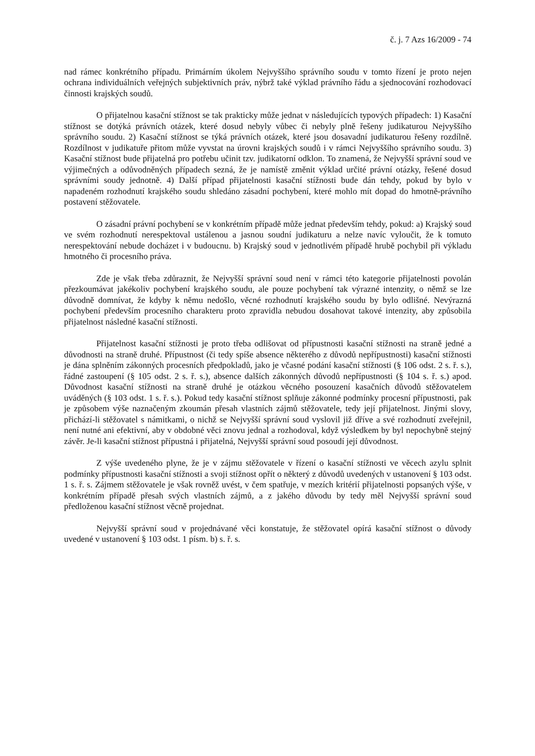č. j. 7 Azs 16/2009 - 74
nad rámec konkrétního případu. Primárním úkolem Nejvyššího správního soudu v tomto řízení je proto nejen ochrana individuálních veřejných subjektivních práv, nýbrž také výklad právního řádu a sjednocování rozhodovací činnosti krajských soudů.
O přijatelnou kasační stížnost se tak prakticky může jednat v následujících typových případech: 1) Kasační stížnost se dotýká právních otázek, které dosud nebyly vůbec či nebyly plně řešeny judikaturou Nejvyššího správního soudu. 2) Kasační stížnost se týká právních otázek, které jsou dosavadní judikaturou řešeny rozdílně. Rozdílnost v judikatuře přitom může vyvstat na úrovni krajských soudů i v rámci Nejvyššího správního soudu. 3) Kasační stížnost bude přijatelná pro potřebu učinit tzv. judikatorní odklon. To znamená, že Nejvyšší správní soud ve výjimečných a odůvodněných případech sezná, že je namístě změnit výklad určité právní otázky, řešené dosud správními soudy jednotně. 4) Další případ přijatelnosti kasační stížnosti bude dán tehdy, pokud by bylo v napadeném rozhodnutí krajského soudu shledáno zásadní pochybení, které mohlo mít dopad do hmotně-právního postavení stěžovatele.
O zásadní právní pochybení se v konkrétním případě může jednat především tehdy, pokud: a) Krajský soud ve svém rozhodnutí nerespektoval ustálenou a jasnou soudní judikaturu a nelze navíc vyloučit, že k tomuto nerespektování nebude docházet i v budoucnu. b) Krajský soud v jednotlivém případě hrubě pochybil při výkladu hmotného či procesního práva.
Zde je však třeba zdůraznit, že Nejvyšší správní soud není v rámci této kategorie přijatelnosti povolán přezkoumávat jakékoliv pochybení krajského soudu, ale pouze pochybení tak výrazné intenzity, o němž se lze důvodně domnívat, že kdyby k němu nedošlo, věcné rozhodnutí krajského soudu by bylo odlišné. Nevýrazná pochybení především procesního charakteru proto zpravidla nebudou dosahovat takové intenzity, aby způsobila přijatelnost následné kasační stížnosti.
Přijatelnost kasační stížnosti je proto třeba odlišovat od přípustnosti kasační stížnosti na straně jedné a důvodnosti na straně druhé. Přípustnost (či tedy spíše absence některého z důvodů nepřípustnosti) kasační stížnosti je dána splněním zákonných procesních předpokladů, jako je včasné podání kasační stížnosti (§ 106 odst. 2 s. ř. s.), řádné zastoupení (§ 105 odst. 2 s. ř. s.), absence dalších zákonných důvodů nepřípustnosti (§ 104 s. ř. s.) apod. Důvodnost kasační stížnosti na straně druhé je otázkou věcného posouzení kasačních důvodů stěžovatelem uváděných (§ 103 odst. 1 s. ř. s.). Pokud tedy kasační stížnost splňuje zákonné podmínky procesní přípustnosti, pak je způsobem výše naznačeným zkoumán přesah vlastních zájmů stěžovatele, tedy její přijatelnost. Jinými slovy, přichází-li stěžovatel s námitkami, o nichž se Nejvyšší správní soud vyslovil již dříve a své rozhodnutí zveřejnil, není nutné ani efektivní, aby v obdobné věci znovu jednal a rozhodoval, když výsledkem by byl nepochybně stejný závěr. Je-li kasační stížnost přípustná i přijatelná, Nejvyšší správní soud posoudí její důvodnost.
Z výše uvedeného plyne, že je v zájmu stěžovatele v řízení o kasační stížnosti ve věcech azylu splnit podmínky přípustnosti kasační stížnosti a svoji stížnost opřít o některý z důvodů uvedených v ustanovení § 103 odst. 1 s. ř. s. Zájmem stěžovatele je však rovněž uvést, v čem spatřuje, v mezích kritérií přijatelnosti popsaných výše, v konkrétním případě přesah svých vlastních zájmů, a z jakého důvodu by tedy měl Nejvyšší správní soud předloženou kasační stížnost věcně projednat.
Nejvyšší správní soud v projednávané věci konstatuje, že stěžovatel opírá kasační stížnost o důvody uvedené v ustanovení § 103 odst. 1 písm. b) s. ř. s.